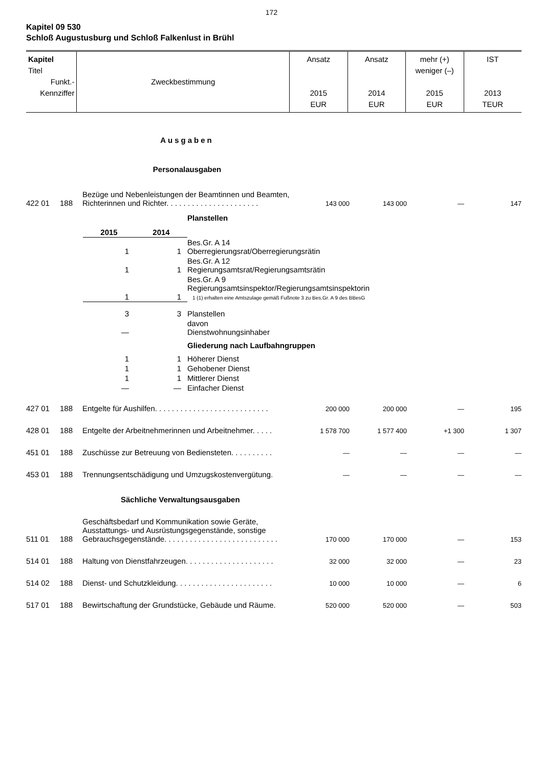172
Kapitel 09 530
Schloß Augustusburg und Schloß Falkenlust in Brühl
| Kapitel Titel Funkt.- Kennziffer | Zweckbestimmung | Ansatz 2015 EUR | Ansatz 2014 EUR | mehr (+) weniger (–) 2015 EUR | IST 2013 TEUR |
Ausgaben
Personalausgaben
| 422 01 | 188 | Bezüge und Nebenleistungen der Beamtinnen und Beamten, Richterinnen und Richter. . . . . . . . . . . . . . . . . . . . . . | 143 000 | 143 000 | — | 147 |
Planstellen
| 2015 | 2014 | |
| 1 | 1 | Bes.Gr. A 14 Oberregierungsrat/Oberregierungsrätin |
| 1 | 1 | Bes.Gr. A 12 Regierungsamtsrat/Regierungsamtsrätin |
| 1 | 1 | Bes.Gr. A 9 Regierungsamtsinspektor/Regierungsamtsinspektorin 1 (1) erhalten eine Amtszulage gemäß Fußnote 3 zu Bes.Gr. A 9 des BBesG |
| 3 | 3 | Planstellen |
| — | | davon Dienstwohnungsinhaber |
| | | Gliederung nach Laufbahngruppen |
| 1 | 1 | Höherer Dienst |
| 1 | 1 | Gehobener Dienst |
| 1 | 1 | Mittlerer Dienst |
| — | — | Einfacher Dienst |
| 427 01 | 188 | Entgelte für Aushilfen. . . . . . . . . . . . . . . . . . . . . . . . . . . | 200 000 | 200 000 | — | 195 |
| 428 01 | 188 | Entgelte der Arbeitnehmerinnen und Arbeitnehmer. . . . . | 1 578 700 | 1 577 400 | +1 300 | 1 307 |
| 451 01 | 188 | Zuschüsse zur Betreuung von Bediensteten. . . . . . . . . . | — | — | — | — |
| 453 01 | 188 | Trennungsentschädigung und Umzugskostenvergütung. | — | — | — | — |
| Sächliche Verwaltungsausgaben | | | | | | |
| 511 01 | 188 | Geschäftsbedarf und Kommunikation sowie Geräte, Ausstattungs- und Ausrüstungsgegenstände, sonstige Gebrauchsgegenstände. . . . . . . . . . . . . . . . . . . . . . . . . . . | 170 000 | 170 000 | — | 153 |
| 514 01 | 188 | Haltung von Dienstfahrzeugen. . . . . . . . . . . . . . . . . . . . . | 32 000 | 32 000 | — | 23 |
| 514 02 | 188 | Dienst- und Schutzkleidung. . . . . . . . . . . . . . . . . . . . . . . | 10 000 | 10 000 | — | 6 |
| 517 01 | 188 | Bewirtschaftung der Grundstücke, Gebäude und Räume. | 520 000 | 520 000 | — | 503 |